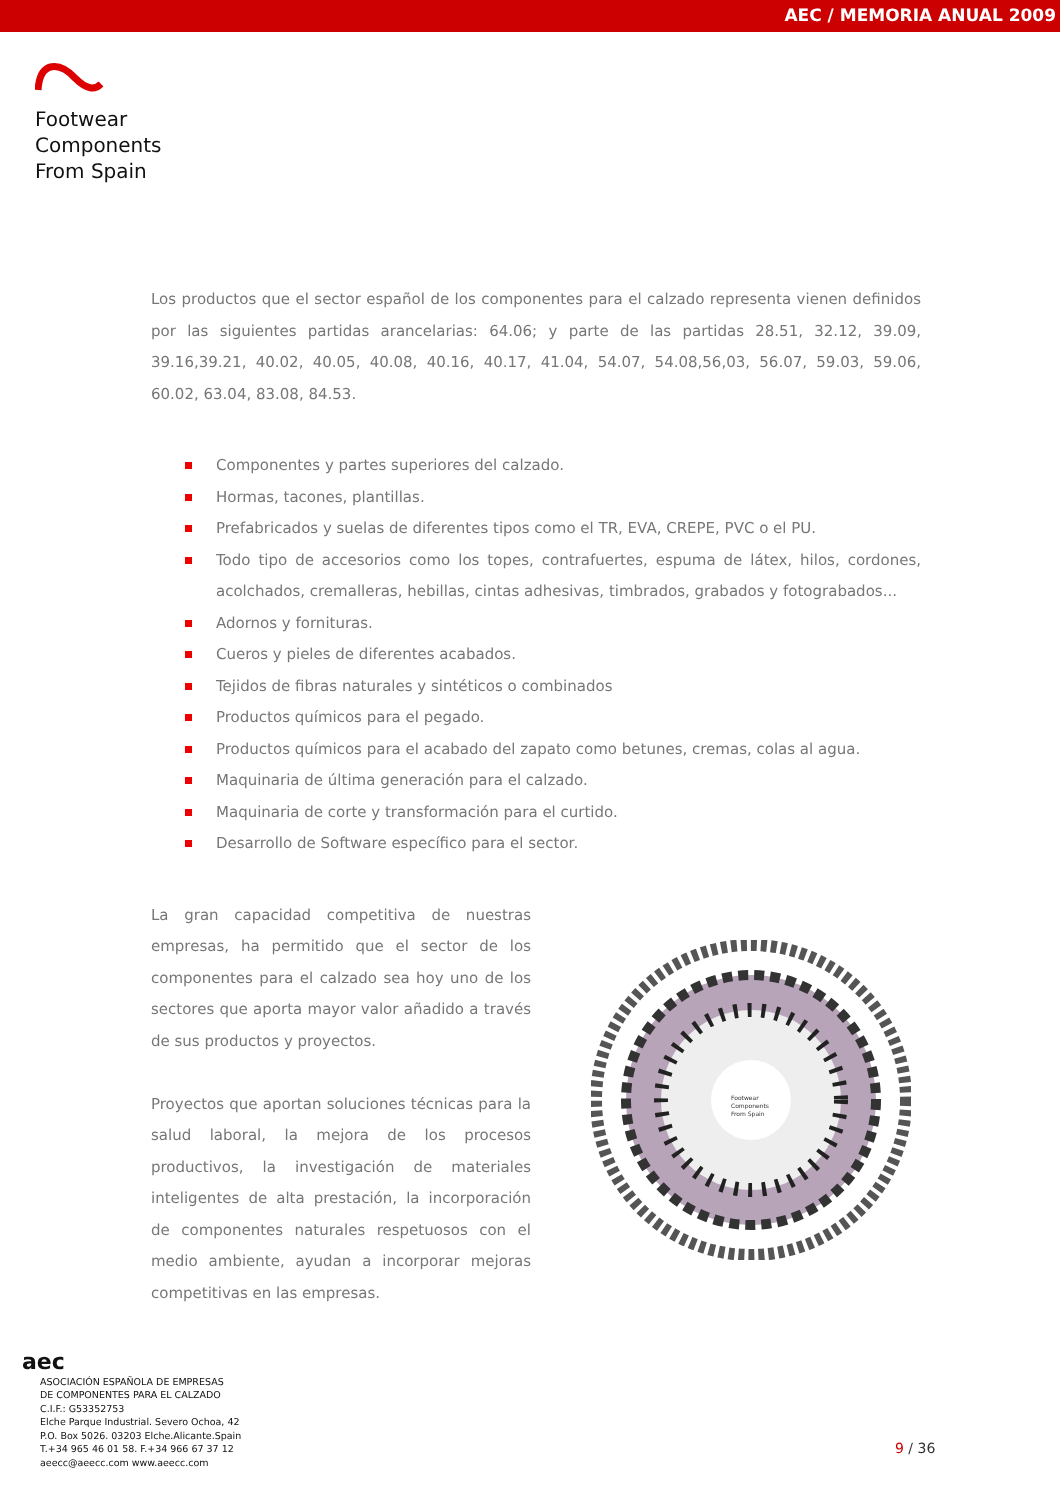AEC / MEMORIA ANUAL 2009
Footwear
Components
From Spain
Los productos que el sector español de los componentes para el calzado representa vienen definidos por las siguientes partidas arancelarias: 64.06; y parte de las partidas 28.51, 32.12, 39.09, 39.16,39.21, 40.02, 40.05, 40.08, 40.16, 40.17, 41.04, 54.07, 54.08,56,03, 56.07, 59.03, 59.06, 60.02, 63.04, 83.08, 84.53.
Componentes y partes superiores del calzado.
Hormas, tacones, plantillas.
Prefabricados y suelas de diferentes tipos como el TR, EVA, CREPE, PVC o el PU.
Todo tipo de accesorios como los topes, contrafuertes, espuma de látex, hilos, cordones, acolchados, cremalleras, hebillas, cintas adhesivas, timbrados, grabados y fotograbados...
Adornos y fornituras.
Cueros y pieles de diferentes acabados.
Tejidos de fibras naturales y sintéticos o combinados
Productos químicos para el pegado.
Productos químicos para el acabado del zapato como betunes, cremas, colas al agua.
Maquinaria de última generación para el calzado.
Maquinaria de corte y transformación para el curtido.
Desarrollo de Software específico para el sector.
La gran capacidad competitiva de nuestras empresas, ha permitido que el sector de los componentes para el calzado sea hoy uno de los sectores que aporta mayor valor añadido a través de sus productos y proyectos.
Proyectos que aportan soluciones técnicas para la salud laboral, la mejora de los procesos productivos, la investigación de materiales inteligentes de alta prestación, la incorporación de componentes naturales respetuosos con el medio ambiente, ayudan a incorporar mejoras competitivas en las empresas.
Footwear
Components
From Spain
aec
ASOCIACIÓN ESPAÑOLA DE EMPRESAS
DE COMPONENTES PARA EL CALZADO
C.I.F.: G53352753
Elche Parque Industrial. Severo Ochoa, 42
P.O. Box 5026. 03203 Elche.Alicante.Spain
T.+34 965 46 01 58. F.+34 966 67 37 12
aeecc@aeecc.com www.aeecc.com
9 / 36